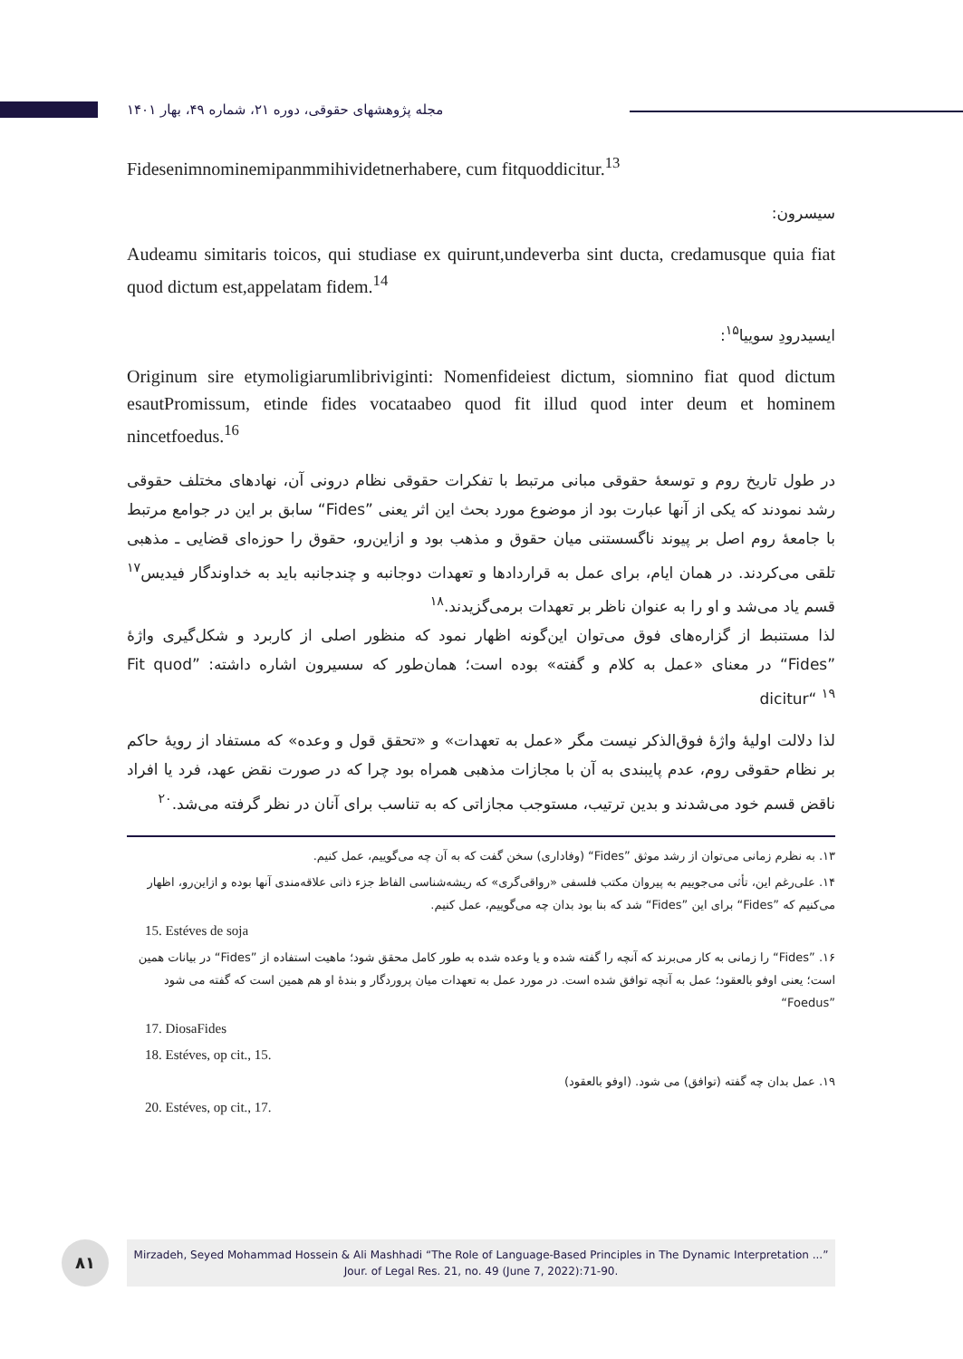مجله پژوهشهای حقوقی، دوره ۲۱، شماره ۴۹، بهار ۱۴۰۱
Fidesenimnominemipanmmihividetnerhabere, cum fitquoddicitur.<sup>13</sup>
سیسرون:
Audeamu simitaris toicos, qui studiase ex quirunt,undeverba sint ducta, credamusque quia fiat quod dictum est,appelatam fidem.<sup>14</sup>
ایسیدرودِ سوییا<sup>۱۵</sup>:
Originum sire etymoligiarumlibriviginti: Nomenfideiest dictum, siomnino fiat quod dictum esautPromissum, etinde fides vocataabeo quod fit illud quod inter deum et hominem nincetfoedus.<sup>16</sup>
در طول تاریخ روم و توسعهٔ حقوقی مبانی مرتبط با تفکرات حقوقی نظام درونی آن، نهادهای مختلف حقوقی رشد نمودند که یکی از آنها عبارت بود از موضوع مورد بحث این اثر یعنی ”Fides“ سابق بر این در جوامع مرتبط با جامعهٔ روم اصل بر پیوند ناگسستنی میان حقوق و مذهب بود و ازاین‌رو، حقوق را حوزه‌ای قضایی ـ مذهبی تلقی می‌کردند. در همان ایام، برای عمل به قراردادها و تعهدات دوجانبه و چندجانبه باید به خداوندگار فیدیس<sup>۱۷</sup> قسم یاد می‌شد و او را به عنوان ناظر بر تعهدات برمی‌گزیدند.<sup>۱۸</sup>
لذا مستنبط از گزاره‌های فوق می‌توان این‌گونه اظهار نمود که منظور اصلی از کاربرد و شکل‌گیری واژهٔ ”Fides“ در معنای «عمل به کلام و گفته» بوده است؛ همان‌طور که سسیرون اشاره داشته: ”Fit quod dicitur“ <sup>۱۹</sup>
لذا دلالت اولیهٔ واژهٔ فوق‌الذکر نیست مگر «عمل به تعهدات» و «تحقق قول و وعده» که مستفاد از رویهٔ حاکم بر نظام حقوقی روم، عدم پایبندی به آن با مجازات مذهبی همراه بود چرا که در صورت نقض عهد، فرد یا افراد ناقض قسم خود می‌شدند و بدین ترتیب، مستوجب مجازاتی که به تناسب برای آنان در نظر گرفته می‌شد.<sup>۲۰</sup>
۱۳. به نظرم زمانی می‌توان از رشد موثق ”Fides“ (وفاداری) سخن گفت که به آن چه می‌گوییم، عمل کنیم.
۱۴. علی‌رغم این، تأثی می‌جوییم به پیروان مکتب فلسفی «رواقی‌گری» که ریشه‌شناسی الفاظ جزء ذاتی علاقه‌مندی آنها بوده و ازاین‌رو، اظهار می‌کنیم که ”Fides“ برای این ”Fides“ شد که بنا بود بدان چه می‌گوییم، عمل کنیم.
15. Estéves de soja
۱۶. ”Fides“ را زمانی به کار می‌برند که آنچه را گفته شده و یا وعده شده به طور کامل محقق شود؛ ماهیت استفاده از ”Fides“ در بیانات همین است؛ یعنی اوفو بالعقود؛ عمل به آنچه توافق شده است. در مورد عمل به تعهدات میان پروردگار و بندهٔ او هم همین است که گفته می شود ”Foedus“
17. DiosaFides
18. Estéves, op cit., 15.
۱۹. عمل بدان چه گفته (توافق) می شود. (اوفو بالعقود)
20. Estéves, op cit., 17.
۸۱
Mirzadeh, Seyed Mohammad Hossein & Ali Mashhadi “The Role of Language-Based Principles in The Dynamic Interpretation ...” Jour. of Legal Res. 21, no. 49 (June 7, 2022):71-90.